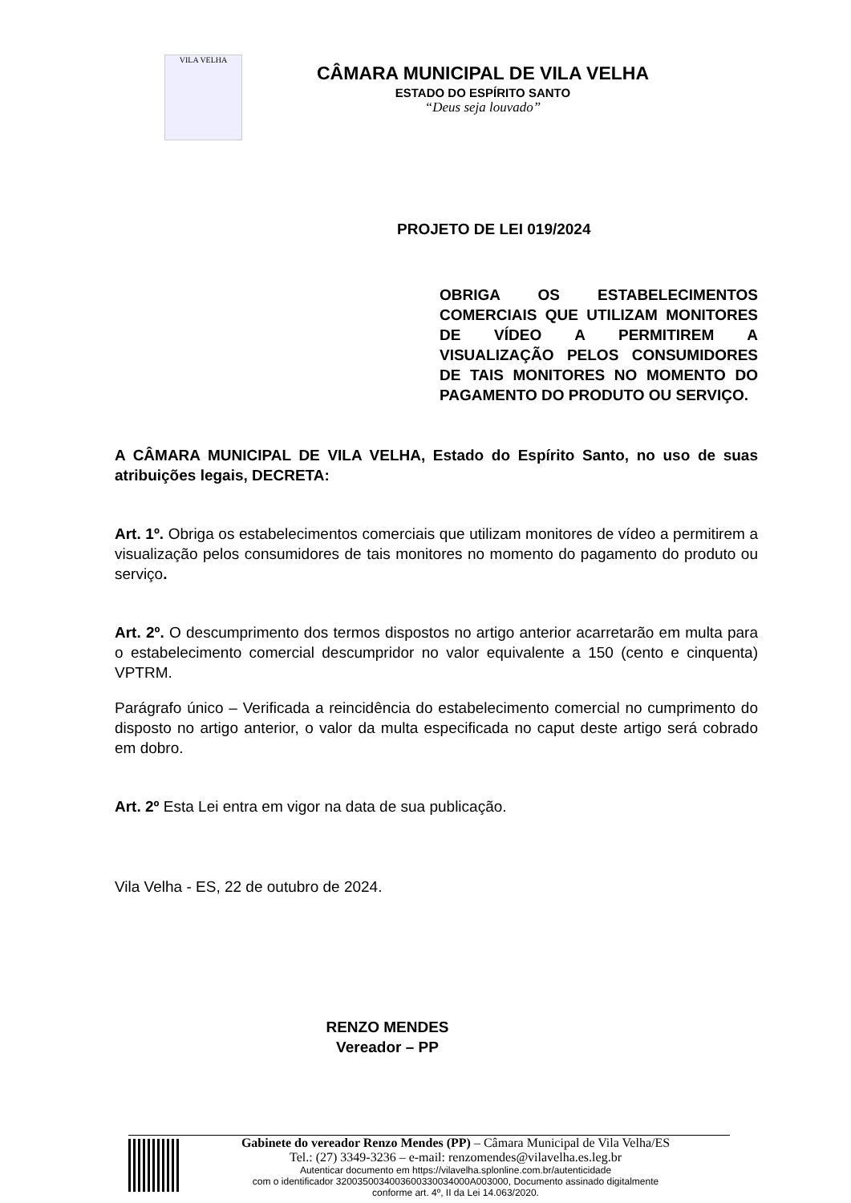VILA VELHA
CÂMARA MUNICIPAL DE VILA VELHA
ESTADO DO ESPÍRITO SANTO
“Deus seja louvado”
PROJETO DE LEI 019/2024
OBRIGA OS ESTABELECIMENTOS COMERCIAIS QUE UTILIZAM MONITORES DE VÍDEO A PERMITIREM A VISUALIZAÇÃO PELOS CONSUMIDORES DE TAIS MONITORES NO MOMENTO DO PAGAMENTO DO PRODUTO OU SERVIÇO.
A CÂMARA MUNICIPAL DE VILA VELHA, Estado do Espírito Santo, no uso de suas atribuições legais, DECRETA:
Art. 1º. Obriga os estabelecimentos comerciais que utilizam monitores de vídeo a permitirem a visualização pelos consumidores de tais monitores no momento do pagamento do produto ou serviço.
Art. 2º. O descumprimento dos termos dispostos no artigo anterior acarretarão em multa para o estabelecimento comercial descumpridor no valor equivalente a 150 (cento e cinquenta) VPTRM.
Parágrafo único – Verificada a reincidência do estabelecimento comercial no cumprimento do disposto no artigo anterior, o valor da multa especificada no caput deste artigo será cobrado em dobro.
Art. 2º Esta Lei entra em vigor na data de sua publicação.
Vila Velha - ES, 22 de outubro de 2024.
RENZO MENDES
Vereador – PP
Gabinete do vereador Renzo Mendes (PP) – Câmara Municipal de Vila Velha/ES
Tel.: (27) 3349-3236 – e-mail: renzomendes@vilavelha.es.leg.br
Autenticar documento em https://vilavelha.splonline.com.br/autenticidade
com o identificador 3200350034003600330034000A003000, Documento assinado digitalmente
conforme art. 4º, II da Lei 14.063/2020.